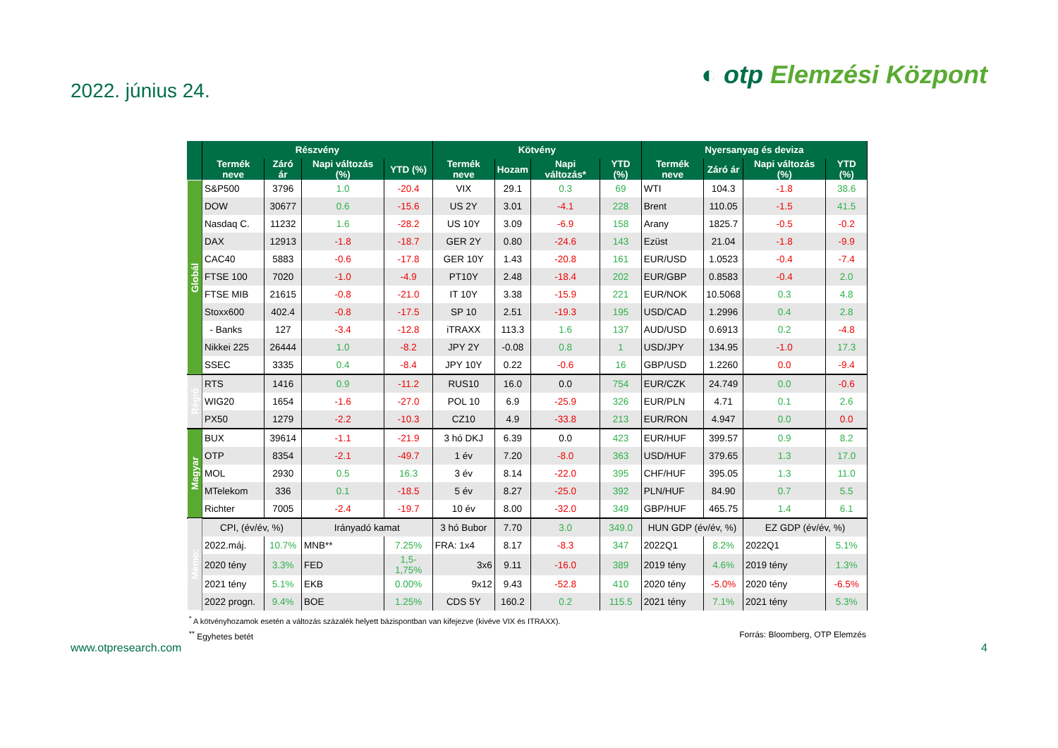2022. június 24.
◐ otp Elemzési Központ
| | Részvény | | | | Kötvény | | | | Nyersanyag és deviza | | | |
| --- | --- | --- | --- | --- | --- | --- | --- | --- | --- | --- | --- | --- |
| | Termék neve | Záró ár | Napi változás (%) | YTD (%) | Termék neve | Hozam | Napi változás* | YTD (%) | Termék neve | Záró ár | Napi változás (%) | YTD (%) |
| Globál | S&P500 | 3796 | 1.0 | -20.4 | VIX | 29.1 | 0.3 | 69 | WTI | 104.3 | -1.8 | 38.6 |
| | DOW | 30677 | 0.6 | -15.6 | US 2Y | 3.01 | -4.1 | 228 | Brent | 110.05 | -1.5 | 41.5 |
| | Nasdaq C. | 11232 | 1.6 | -28.2 | US 10Y | 3.09 | -6.9 | 158 | Arany | 1825.7 | -0.5 | -0.2 |
| | DAX | 12913 | -1.8 | -18.7 | GER 2Y | 0.80 | -24.6 | 143 | Ezüst | 21.04 | -1.8 | -9.9 |
| | CAC40 | 5883 | -0.6 | -17.8 | GER 10Y | 1.43 | -20.8 | 161 | EUR/USD | 1.0523 | -0.4 | -7.4 |
| | FTSE 100 | 7020 | -1.0 | -4.9 | PT10Y | 2.48 | -18.4 | 202 | EUR/GBP | 0.8583 | -0.4 | 2.0 |
| | FTSE MIB | 21615 | -0.8 | -21.0 | IT 10Y | 3.38 | -15.9 | 221 | EUR/NOK | 10.5068 | 0.3 | 4.8 |
| | Stoxx600 | 402.4 | -0.8 | -17.5 | SP 10 | 2.51 | -19.3 | 195 | USD/CAD | 1.2996 | 0.4 | 2.8 |
| | - Banks | 127 | -3.4 | -12.8 | iTRAXX | 113.3 | 1.6 | 137 | AUD/USD | 0.6913 | 0.2 | -4.8 |
| | Nikkei 225 | 26444 | 1.0 | -8.2 | JPY 2Y | -0.08 | 0.8 | 1 | USD/JPY | 134.95 | -1.0 | 17.3 |
| | SSEC | 3335 | 0.4 | -8.4 | JPY 10Y | 0.22 | -0.6 | 16 | GBP/USD | 1.2260 | 0.0 | -9.4 |
| Régió | RTS | 1416 | 0.9 | -11.2 | RUS10 | 16.0 | 0.0 | 754 | EUR/CZK | 24.749 | 0.0 | -0.6 |
| | WIG20 | 1654 | -1.6 | -27.0 | POL 10 | 6.9 | -25.9 | 326 | EUR/PLN | 4.71 | 0.1 | 2.6 |
| | PX50 | 1279 | -2.2 | -10.3 | CZ10 | 4.9 | -33.8 | 213 | EUR/RON | 4.947 | 0.0 | 0.0 |
| Magyar | BUX | 39614 | -1.1 | -21.9 | 3 hó DKJ | 6.39 | 0.0 | 423 | EUR/HUF | 399.57 | 0.9 | 8.2 |
| | OTP | 8354 | -2.1 | -49.7 | 1 év | 7.20 | -8.0 | 363 | USD/HUF | 379.65 | 1.3 | 17.0 |
| | MOL | 2930 | 0.5 | 16.3 | 3 év | 8.14 | -22.0 | 395 | CHF/HUF | 395.05 | 1.3 | 11.0 |
| | MTelekom | 336 | 0.1 | -18.5 | 5 év | 8.27 | -25.0 | 392 | PLN/HUF | 84.90 | 0.7 | 5.5 |
| | Richter | 7005 | -2.4 | -19.7 | 10 év | 8.00 | -32.0 | 349 | GBP/HUF | 465.75 | 1.4 | 6.1 |
| Memo: | CPI, (év/év, %) | | Irányadó kamat | | 3 hó Bubor | 7.70 | 3.0 | 349.0 | HUN GDP (év/év, %) | | EZ GDP (év/év, %) | |
| | 2022.máj. | 10.7% | MNB** | 7.25% | FRA: 1x4 | 8.17 | -8.3 | 347 | 2022Q1 | 8.2% | 2022Q1 | 5.1% |
| | 2020 tény | 3.3% | FED | 1,5-1,75% | 3x6 | 9.11 | -16.0 | 389 | 2019 tény | 4.6% | 2019 tény | 1.3% |
| | 2021 tény | 5.1% | EKB | 0.00% | 9x12 | 9.43 | -52.8 | 410 | 2020 tény | -5.0% | 2020 tény | -6.5% |
| | 2022 progn. | 9.4% | BOE | 1.25% | CDS 5Y | 160.2 | 0.2 | 115.5 | 2021 tény | 7.1% | 2021 tény | 5.3% |
<sup>*</sup> A kötvényhozamok esetén a változás százalék helyett bázispontban van kifejezve (kivéve VIX és ITRAXX).
<sup>**</sup> Egyhetes betét Forrás: Bloomberg, OTP Elemzés
www.otpresearch.com 4